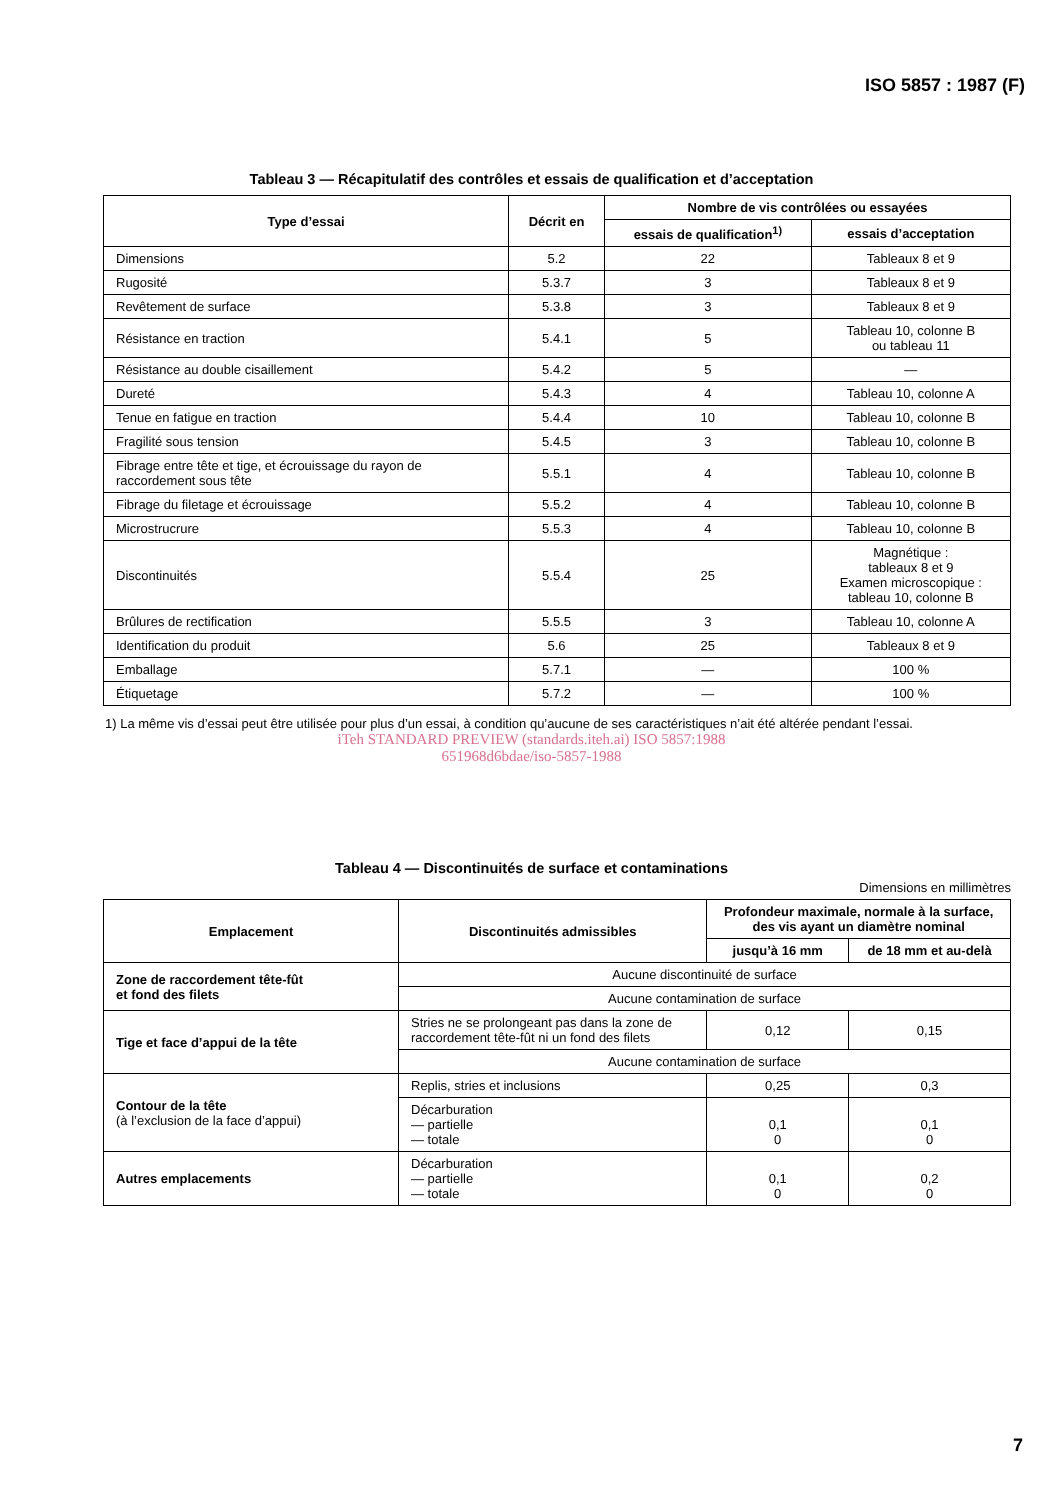ISO 5857 : 1987 (F)
Tableau 3 — Récapitulatif des contrôles et essais de qualification et d’acceptation
| Type d’essai | Décrit en | Nombre de vis contrôlées ou essayées | |
| --- | --- | --- | --- |
| | | essais de qualification<sup>1)</sup> | essais d’acceptation |
| Dimensions | 5.2 | 22 | Tableaux 8 et 9 |
| Rugosité | 5.3.7 | 3 | Tableaux 8 et 9 |
| Revêtement de surface | 5.3.8 | 3 | Tableaux 8 et 9 |
| Résistance en traction | 5.4.1 | 5 | Tableau 10, colonne B ou tableau 11 |
| Résistance au double cisaillement | 5.4.2 | 5 | — |
| Dureté | 5.4.3 | 4 | Tableau 10, colonne A |
| Tenue en fatigue en traction | 5.4.4 | 10 | Tableau 10, colonne B |
| Fragilité sous tension | 5.4.5 | 3 | Tableau 10, colonne B |
| Fibrage entre tête et tige, et écrouissage du rayon de raccordement sous tête | 5.5.1 | 4 | Tableau 10, colonne B |
| Fibrage du filetage et écrouissage | 5.5.2 | 4 | Tableau 10, colonne B |
| Microstrucrure | 5.5.3 | 4 | Tableau 10, colonne B |
| Discontinuités | 5.5.4 | 25 | Magnétique : tableaux 8 et 9 Examen microscopique : tableau 10, colonne B |
| Brûlures de rectification | 5.5.5 | 3 | Tableau 10, colonne A |
| Identification du produit | 5.6 | 25 | Tableaux 8 et 9 |
| Emballage | 5.7.1 | — | 100 % |
| Étiquetage | 5.7.2 | — | 100 % |
1) La même vis d’essai peut être utilisée pour plus d’un essai, à condition qu’aucune de ses caractéristiques n’ait été altérée pendant l’essai.
iTeh STANDARD PREVIEW (standards.iteh.ai) ISO 5857:1988
651968d6bdae/iso-5857-1988
Tableau 4 — Discontinuités de surface et contaminations
Dimensions en millimètres
| Emplacement | Discontinuités admissibles | Profondeur maximale, normale à la surface, des vis ayant un diamètre nominal | |
| --- | --- | --- | --- |
| | | jusqu’à 16 mm | de 18 mm et au-delà |
| Zone de raccordement tête-fût et fond des filets | Aucune discontinuité de surface | | |
| | Aucune contamination de surface | | |
| Tige et face d’appui de la tête | Stries ne se prolongeant pas dans la zone de raccordement tête-fût ni un fond des filets | 0,12 | 0,15 |
| | Aucune contamination de surface | | |
| Contour de la tête (à l’exclusion de la face d’appui) | Replis, stries et inclusions | 0,25 | 0,3 |
| | Décarburation — partielle — totale | 0,1 0 | 0,1 0 |
| Autres emplacements | Décarburation — partielle — totale | 0,1 0 | 0,2 0 |
7